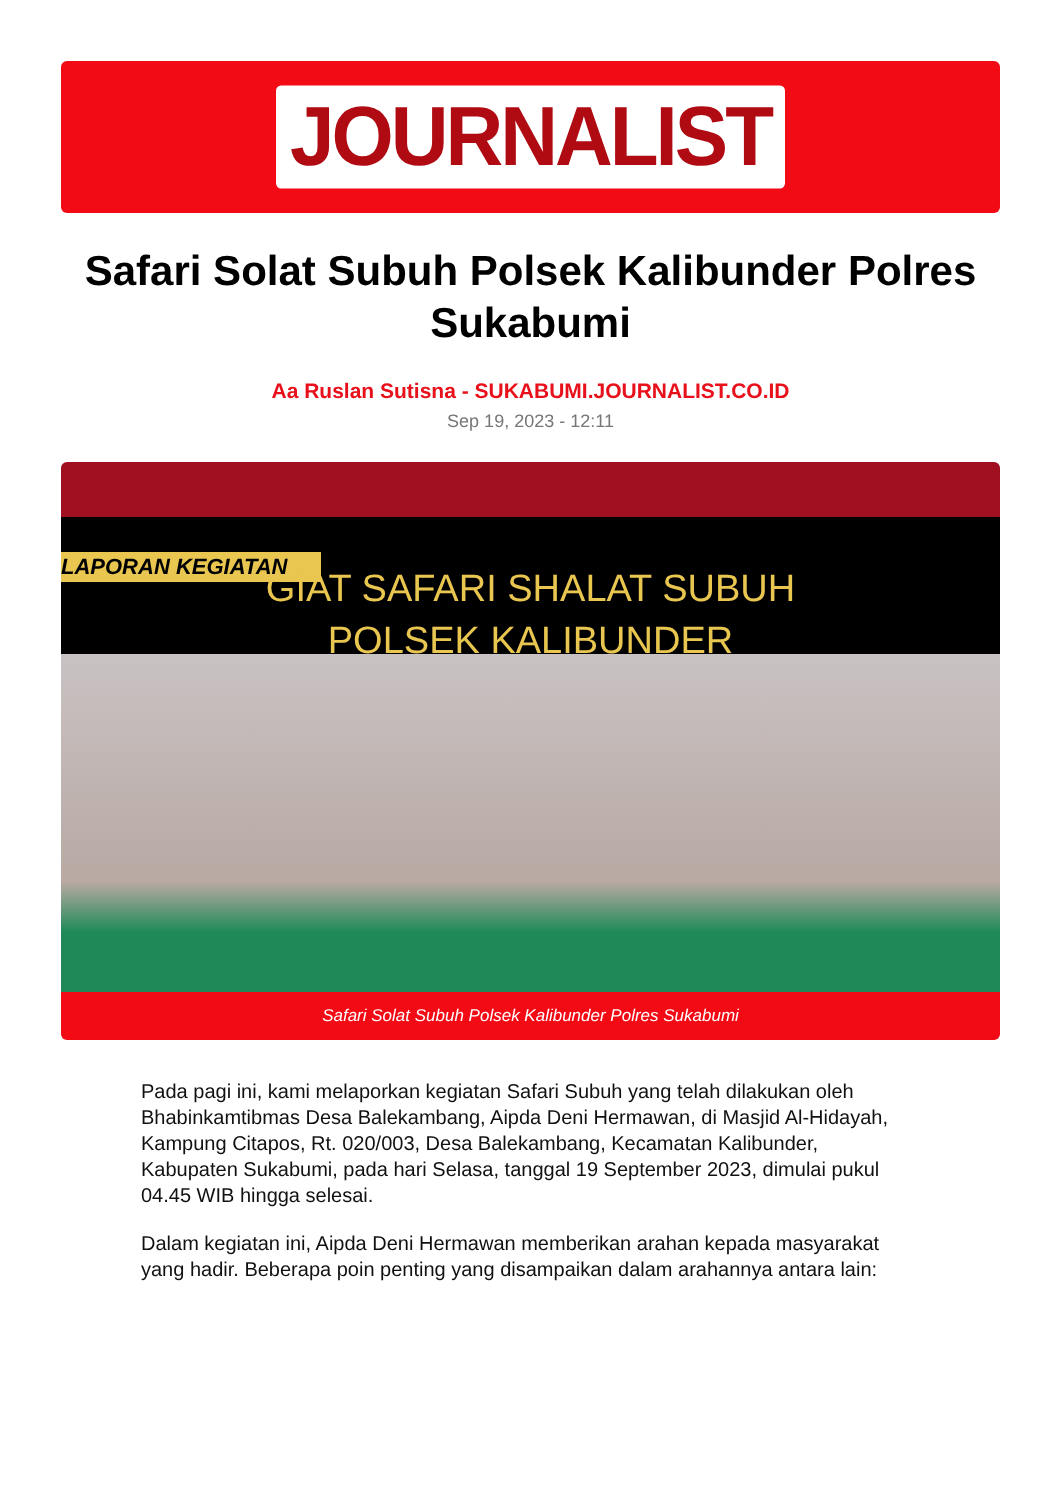JOURNALIST
Safari Solat Subuh Polsek Kalibunder Polres Sukabumi
Aa Ruslan Sutisna - SUKABUMI.JOURNALIST.CO.ID
Sep 19, 2023 - 12:11
LAPORAN KEGIATAN
GIAT SAFARI SHALAT SUBUH
POLSEK KALIBUNDER
Safari Solat Subuh Polsek Kalibunder Polres Sukabumi
Pada pagi ini, kami melaporkan kegiatan Safari Subuh yang telah dilakukan oleh Bhabinkamtibmas Desa Balekambang, Aipda Deni Hermawan, di Masjid Al-Hidayah, Kampung Citapos, Rt. 020/003, Desa Balekambang, Kecamatan Kalibunder, Kabupaten Sukabumi, pada hari Selasa, tanggal 19 September 2023, dimulai pukul 04.45 WIB hingga selesai.
Dalam kegiatan ini, Aipda Deni Hermawan memberikan arahan kepada masyarakat yang hadir. Beberapa poin penting yang disampaikan dalam arahannya antara lain: